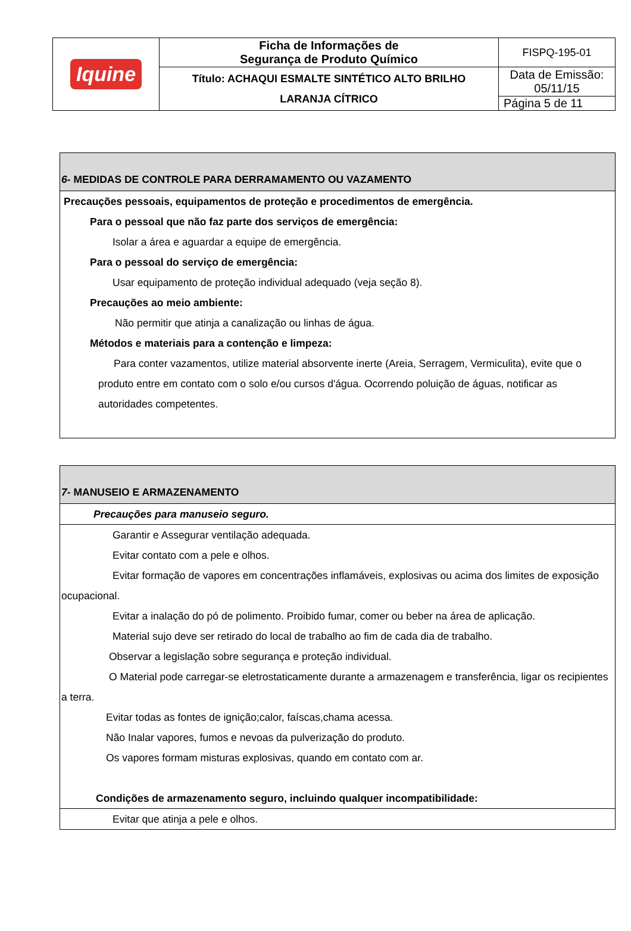| Iquine | Ficha de Informações de Segurança de Produto Químico | FISPQ-195-01 |
| | Título: ACHAQUI ESMALTE SINTÉTICO ALTO BRILHO LARANJA CÍTRICO | Data de Emissão: 05/11/15 |
| | | Página 5 de 11 |
| 6- MEDIDAS DE CONTROLE PARA DERRAMAMENTO OU VAZAMENTO |
| Precauções pessoais, equipamentos de proteção e procedimentos de emergência. Para o pessoal que não faz parte dos serviços de emergência: Isolar a área e aguardar a equipe de emergência. Para o pessoal do serviço de emergência: Usar equipamento de proteção individual adequado (veja seção 8). Precauções ao meio ambiente: Não permitir que atinja a canalização ou linhas de água. Métodos e materiais para a contenção e limpeza: Para conter vazamentos, utilize material absorvente inerte (Areia, Serragem, Vermiculita), evite que o produto entre em contato com o solo e/ou cursos d'água. Ocorrendo poluição de águas, notificar as autoridades competentes. |
| 7- MANUSEIO E ARMAZENAMENTO |
| Precauções para manuseio seguro. |
| Garantir e Assegurar ventilação adequada. Evitar contato com a pele e olhos. Evitar formação de vapores em concentrações inflamáveis, explosivas ou acima dos limites de exposição ocupacional. Evitar a inalação do pó de polimento. Proibido fumar, comer ou beber na área de aplicação. Material sujo deve ser retirado do local de trabalho ao fim de cada dia de trabalho. Observar a legislação sobre segurança e proteção individual. O Material pode carregar-se eletrostaticamente durante a armazenagem e transferência, ligar os recipientes a terra. Evitar todas as fontes de ignição;calor, faíscas,chama acessa. Não Inalar vapores, fumos e nevoas da pulverização do produto. Os vapores formam misturas explosivas, quando em contato com ar. Condições de armazenamento seguro, incluindo qualquer incompatibilidade: |
| Evitar que atinja a pele e olhos. |